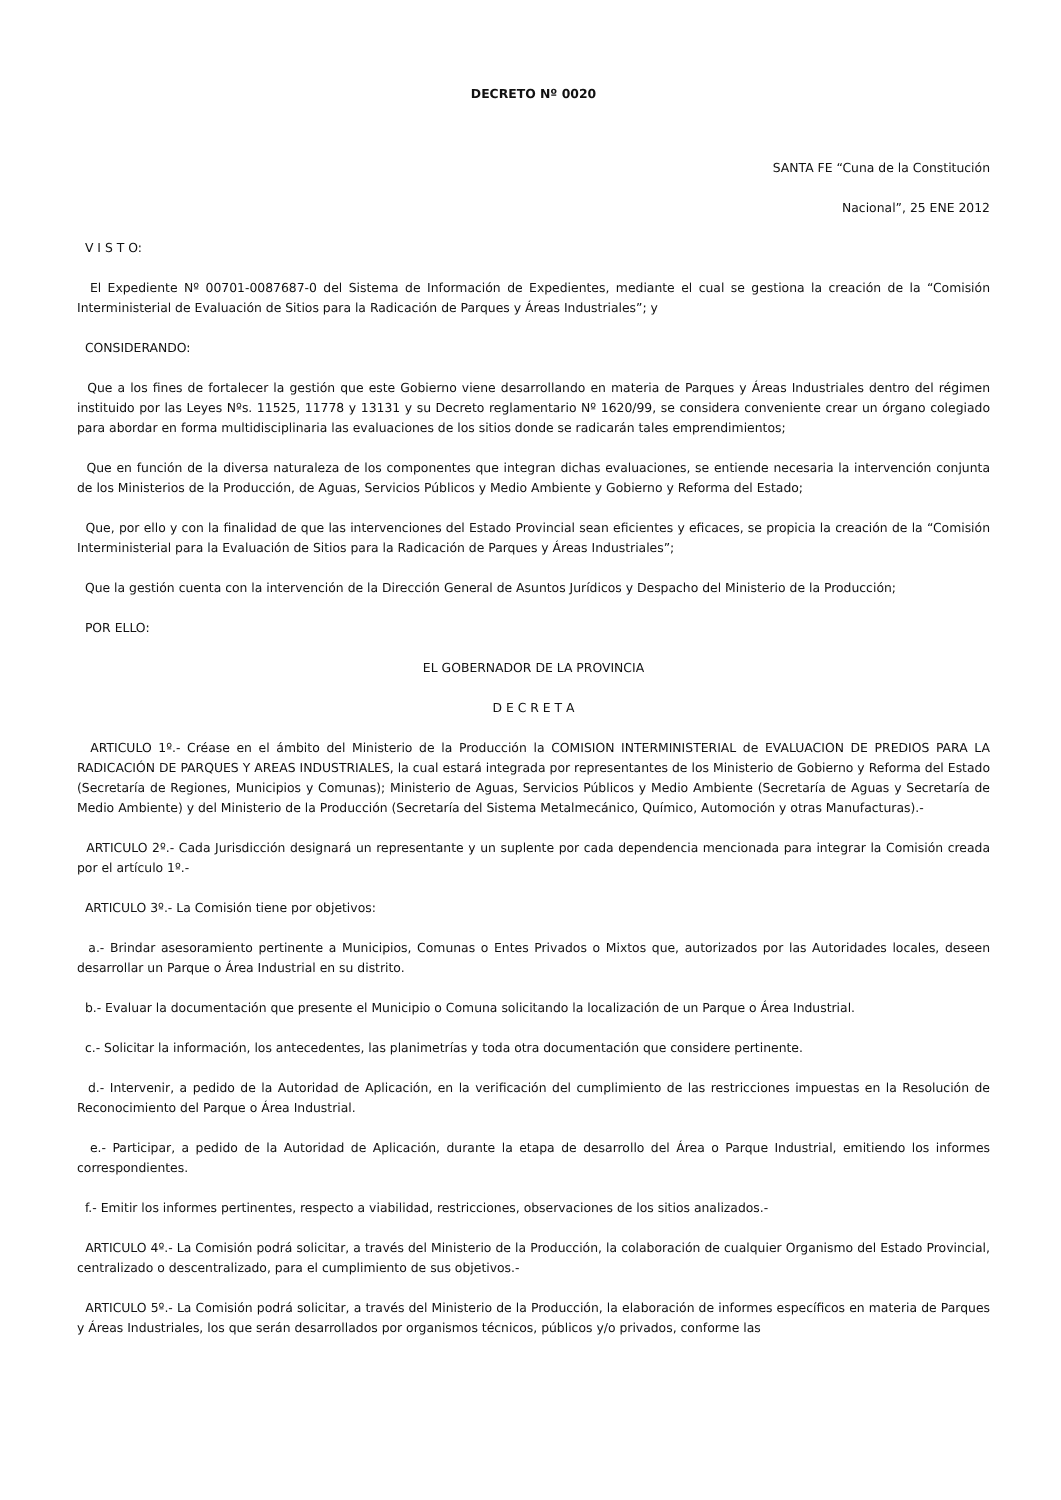DECRETO Nº 0020
SANTA FE “Cuna de la Constitución
Nacional”, 25 ENE 2012
V I S T O:
El Expediente Nº 00701-0087687-0 del Sistema de Información de Expedientes, mediante el cual se gestiona la creación de la “Comisión Interministerial de Evaluación de Sitios para la Radicación de Parques y Áreas Industriales”; y
CONSIDERANDO:
Que a los fines de fortalecer la gestión que este Gobierno viene desarrollando en materia de Parques y Áreas Industriales dentro del régimen instituido por las Leyes Nºs. 11525, 11778 y 13131 y su Decreto reglamentario Nº 1620/99, se considera conveniente crear un órgano colegiado para abordar en forma multidisciplinaria las evaluaciones de los sitios donde se radicarán tales emprendimientos;
Que en función de la diversa naturaleza de los componentes que integran dichas evaluaciones, se entiende necesaria la intervención conjunta de los Ministerios de la Producción, de Aguas, Servicios Públicos y Medio Ambiente y Gobierno y Reforma del Estado;
Que, por ello y con la finalidad de que las intervenciones del Estado Provincial sean eficientes y eficaces, se propicia la creación de la “Comisión Interministerial para la Evaluación de Sitios para la Radicación de Parques y Áreas Industriales”;
Que la gestión cuenta con la intervención de la Dirección General de Asuntos Jurídicos y Despacho del Ministerio de la Producción;
POR ELLO:
EL GOBERNADOR DE LA PROVINCIA
D E C R E T A
ARTICULO 1º.- Créase en el ámbito del Ministerio de la Producción la COMISION INTERMINISTERIAL de EVALUACION DE PREDIOS PARA LA RADICACIÓN DE PARQUES Y AREAS INDUSTRIALES, la cual estará integrada por representantes de los Ministerio de Gobierno y Reforma del Estado (Secretaría de Regiones, Municipios y Comunas); Ministerio de Aguas, Servicios Públicos y Medio Ambiente (Secretaría de Aguas y Secretaría de Medio Ambiente) y del Ministerio de la Producción (Secretaría del Sistema Metalmecánico, Químico, Automoción y otras Manufacturas).-
ARTICULO 2º.- Cada Jurisdicción designará un representante y un suplente por cada dependencia mencionada para integrar la Comisión creada por el artículo 1º.-
ARTICULO 3º.- La Comisión tiene por objetivos:
a.- Brindar asesoramiento pertinente a Municipios, Comunas o Entes Privados o Mixtos que, autorizados por las Autoridades locales, deseen desarrollar un Parque o Área Industrial en su distrito.
b.- Evaluar la documentación que presente el Municipio o Comuna solicitando la localización de un Parque o Área Industrial.
c.- Solicitar la información, los antecedentes, las planimetrías y toda otra documentación que considere pertinente.
d.- Intervenir, a pedido de la Autoridad de Aplicación, en la verificación del cumplimiento de las restricciones impuestas en la Resolución de Reconocimiento del Parque o Área Industrial.
e.- Participar, a pedido de la Autoridad de Aplicación, durante la etapa de desarrollo del Área o Parque Industrial, emitiendo los informes correspondientes.
f.- Emitir los informes pertinentes, respecto a viabilidad, restricciones, observaciones de los sitios analizados.-
ARTICULO 4º.- La Comisión podrá solicitar, a través del Ministerio de la Producción, la colaboración de cualquier Organismo del Estado Provincial, centralizado o descentralizado, para el cumplimiento de sus objetivos.-
ARTICULO 5º.- La Comisión podrá solicitar, a través del Ministerio de la Producción, la elaboración de informes específicos en materia de Parques y Áreas Industriales, los que serán desarrollados por organismos técnicos, públicos y/o privados, conforme las